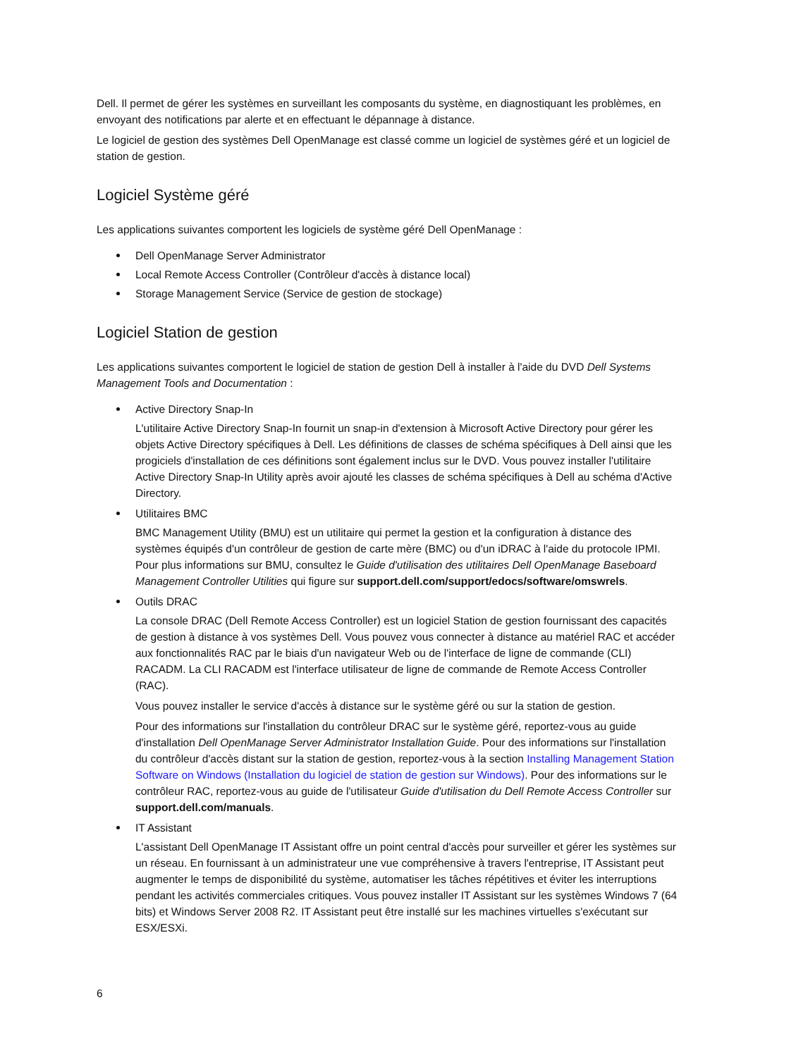Dell. Il permet de gérer les systèmes en surveillant les composants du système, en diagnostiquant les problèmes, en envoyant des notifications par alerte et en effectuant le dépannage à distance.
Le logiciel de gestion des systèmes Dell OpenManage est classé comme un logiciel de systèmes géré et un logiciel de station de gestion.
Logiciel Système géré
Les applications suivantes comportent les logiciels de système géré Dell OpenManage :
Dell OpenManage Server Administrator
Local Remote Access Controller (Contrôleur d'accès à distance local)
Storage Management Service (Service de gestion de stockage)
Logiciel Station de gestion
Les applications suivantes comportent le logiciel de station de gestion Dell à installer à l'aide du DVD Dell Systems Management Tools and Documentation :
Active Directory Snap-In
L'utilitaire Active Directory Snap-In fournit un snap-in d'extension à Microsoft Active Directory pour gérer les objets Active Directory spécifiques à Dell. Les définitions de classes de schéma spécifiques à Dell ainsi que les progiciels d'installation de ces définitions sont également inclus sur le DVD. Vous pouvez installer l'utilitaire Active Directory Snap-In Utility après avoir ajouté les classes de schéma spécifiques à Dell au schéma d'Active Directory.
Utilitaires BMC
BMC Management Utility (BMU) est un utilitaire qui permet la gestion et la configuration à distance des systèmes équipés d'un contrôleur de gestion de carte mère (BMC) ou d'un iDRAC à l'aide du protocole IPMI. Pour plus informations sur BMU, consultez le Guide d'utilisation des utilitaires Dell OpenManage Baseboard Management Controller Utilities qui figure sur support.dell.com/support/edocs/software/omswrels.
Outils DRAC
La console DRAC (Dell Remote Access Controller) est un logiciel Station de gestion fournissant des capacités de gestion à distance à vos systèmes Dell. Vous pouvez vous connecter à distance au matériel RAC et accéder aux fonctionnalités RAC par le biais d'un navigateur Web ou de l'interface de ligne de commande (CLI) RACADM. La CLI RACADM est l'interface utilisateur de ligne de commande de Remote Access Controller (RAC).
Vous pouvez installer le service d'accès à distance sur le système géré ou sur la station de gestion.
Pour des informations sur l'installation du contrôleur DRAC sur le système géré, reportez-vous au guide d'installation Dell OpenManage Server Administrator Installation Guide. Pour des informations sur l'installation du contrôleur d'accès distant sur la station de gestion, reportez-vous à la section Installing Management Station Software on Windows (Installation du logiciel de station de gestion sur Windows). Pour des informations sur le contrôleur RAC, reportez-vous au guide de l'utilisateur Guide d'utilisation du Dell Remote Access Controller sur support.dell.com/manuals.
IT Assistant
L'assistant Dell OpenManage IT Assistant offre un point central d'accès pour surveiller et gérer les systèmes sur un réseau. En fournissant à un administrateur une vue compréhensive à travers l'entreprise, IT Assistant peut augmenter le temps de disponibilité du système, automatiser les tâches répétitives et éviter les interruptions pendant les activités commerciales critiques. Vous pouvez installer IT Assistant sur les systèmes Windows 7 (64 bits) et Windows Server 2008 R2. IT Assistant peut être installé sur les machines virtuelles s'exécutant sur ESX/ESXi.
6